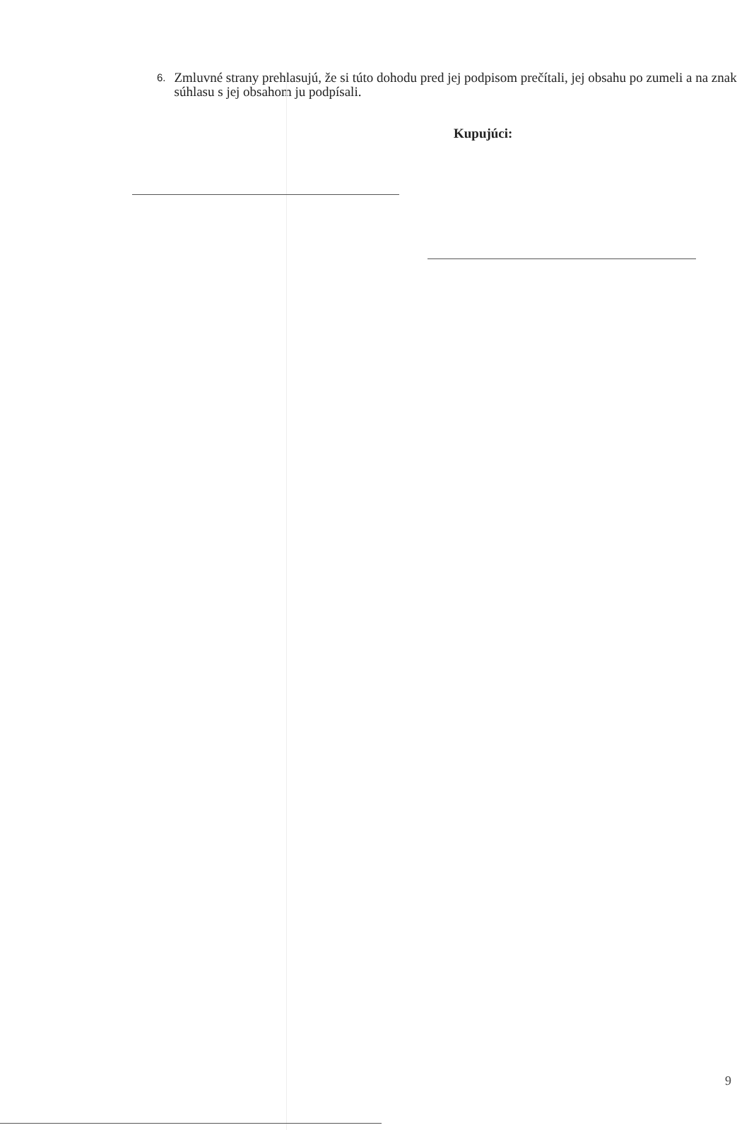6. Zmluvné strany prehlasujú, že si túto dohodu pred jej podpisom prečítali, jej obsahu po zumeli a na znak súhlasu s jej obsahom ju podpísali.
Kupujúci:
9